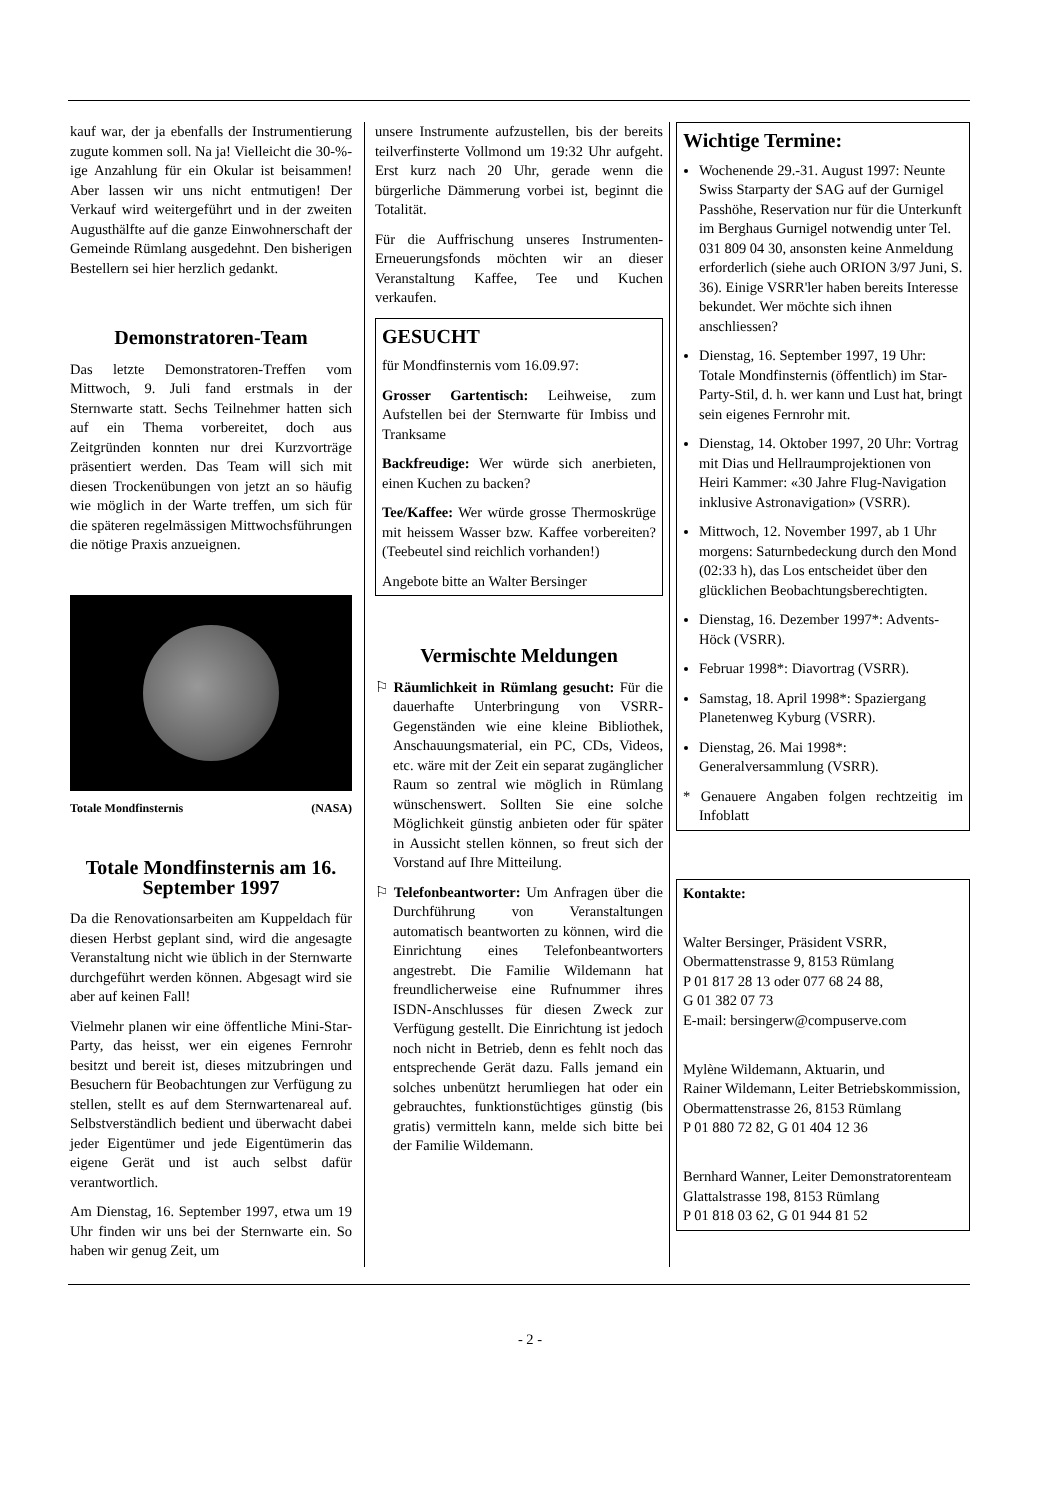kauf war, der ja ebenfalls der Instrumentierung zugute kommen soll. Na ja! Vielleicht die 30-%-ige Anzahlung für ein Okular ist beisammen! Aber lassen wir uns nicht entmutigen! Der Verkauf wird weitergeführt und in der zweiten Augusthälfte auf die ganze Einwohnerschaft der Gemeinde Rümlang ausgedehnt. Den bisherigen Bestellern sei hier herzlich gedankt.
Demonstratoren-Team
Das letzte Demonstratoren-Treffen vom Mittwoch, 9. Juli fand erstmals in der Sternwarte statt. Sechs Teilnehmer hatten sich auf ein Thema vorbereitet, doch aus Zeitgründen konnten nur drei Kurzvorträge präsentiert werden. Das Team will sich mit diesen Trockenübungen von jetzt an so häufig wie möglich in der Warte treffen, um sich für die späteren regelmässigen Mittwochsführungen die nötige Praxis anzueignen.
Totale Mondfinsternis (NASA)
Totale Mondfinsternis am 16. September 1997
Da die Renovationsarbeiten am Kuppeldach für diesen Herbst geplant sind, wird die angesagte Veranstaltung nicht wie üblich in der Sternwarte durchgeführt werden können. Abgesagt wird sie aber auf keinen Fall!
Vielmehr planen wir eine öffentliche Mini-Star-Party, das heisst, wer ein eigenes Fernrohr besitzt und bereit ist, dieses mitzubringen und Besuchern für Beobachtungen zur Verfügung zu stellen, stellt es auf dem Sternwartenareal auf. Selbstverständlich bedient und überwacht dabei jeder Eigentümer und jede Eigentümerin das eigene Gerät und ist auch selbst dafür verantwortlich.
Am Dienstag, 16. September 1997, etwa um 19 Uhr finden wir uns bei der Sternwarte ein. So haben wir genug Zeit, um
unsere Instrumente aufzustellen, bis der bereits teilverfinsterte Vollmond um 19:32 Uhr aufgeht. Erst kurz nach 20 Uhr, gerade wenn die bürgerliche Dämmerung vorbei ist, beginnt die Totalität.
Für die Auffrischung unseres Instrumenten-Erneuerungsfonds möchten wir an dieser Veranstaltung Kaffee, Tee und Kuchen verkaufen.
GESUCHT
für Mondfinsternis vom 16.09.97:
Grosser Gartentisch: Leihweise, zum Aufstellen bei der Sternwarte für Imbiss und Tranksame
Backfreudige: Wer würde sich anerbieten, einen Kuchen zu backen?
Tee/Kaffee: Wer würde grosse Thermoskrüge mit heissem Wasser bzw. Kaffee vorbereiten? (Teebeutel sind reichlich vorhanden!)
Angebote bitte an Walter Bersinger
Vermischte Meldungen
⚐ Räumlichkeit in Rümlang gesucht: Für die dauerhafte Unterbringung von VSRR-Gegenständen wie eine kleine Bibliothek, Anschauungsmaterial, ein PC, CDs, Videos, etc. wäre mit der Zeit ein separat zugänglicher Raum so zentral wie möglich in Rümlang wünschenswert. Sollten Sie eine solche Möglichkeit günstig anbieten oder für später in Aussicht stellen können, so freut sich der Vorstand auf Ihre Mitteilung.
⚐ Telefonbeantworter: Um Anfragen über die Durchführung von Veranstaltungen automatisch beantworten zu können, wird die Einrichtung eines Telefonbeantworters angestrebt. Die Familie Wildemann hat freundlicherweise eine Rufnummer ihres ISDN-Anschlusses für diesen Zweck zur Verfügung gestellt. Die Einrichtung ist jedoch noch nicht in Betrieb, denn es fehlt noch das entsprechende Gerät dazu. Falls jemand ein solches unbenützt herumliegen hat oder ein gebrauchtes, funktionstüchtiges günstig (bis gratis) vermitteln kann, melde sich bitte bei der Familie Wildemann.
Wichtige Termine:
Wochenende 29.-31. August 1997: Neunte Swiss Starparty der SAG auf der Gurnigel Passhöhe, Reservation nur für die Unterkunft im Berghaus Gurnigel notwendig unter Tel. 031 809 04 30, ansonsten keine Anmeldung erforderlich (siehe auch ORION 3/97 Juni, S. 36). Einige VSRR'ler haben bereits Interesse bekundet. Wer möchte sich ihnen anschliessen?
Dienstag, 16. September 1997, 19 Uhr: Totale Mondfinsternis (öffentlich) im Star-Party-Stil, d. h. wer kann und Lust hat, bringt sein eigenes Fernrohr mit.
Dienstag, 14. Oktober 1997, 20 Uhr: Vortrag mit Dias und Hellraumprojektionen von Heiri Kammer: «30 Jahre Flug-Navigation inklusive Astronavigation» (VSRR).
Mittwoch, 12. November 1997, ab 1 Uhr morgens: Saturnbedeckung durch den Mond (02:33 h), das Los entscheidet über den glücklichen Beobachtungsberechtigten.
Dienstag, 16. Dezember 1997*: Advents-Höck (VSRR).
Februar 1998*: Diavortrag (VSRR).
Samstag, 18. April 1998*: Spaziergang Planetenweg Kyburg (VSRR).
Dienstag, 26. Mai 1998*: Generalversammlung (VSRR).
* Genauere Angaben folgen rechtzeitig im Infoblatt
Kontakte:
Walter Bersinger, Präsident VSRR,
Obermattenstrasse 9, 8153 Rümlang
P 01 817 28 13 oder 077 68 24 88,
G 01 382 07 73
E-mail: bersingerw@compuserve.com
Mylène Wildemann, Aktuarin, und
Rainer Wildemann, Leiter Betriebskommission,
Obermattenstrasse 26, 8153 Rümlang
P 01 880 72 82, G 01 404 12 36
Bernhard Wanner, Leiter Demonstratorenteam
Glattalstrasse 198, 8153 Rümlang
P 01 818 03 62, G 01 944 81 52
- 2 -